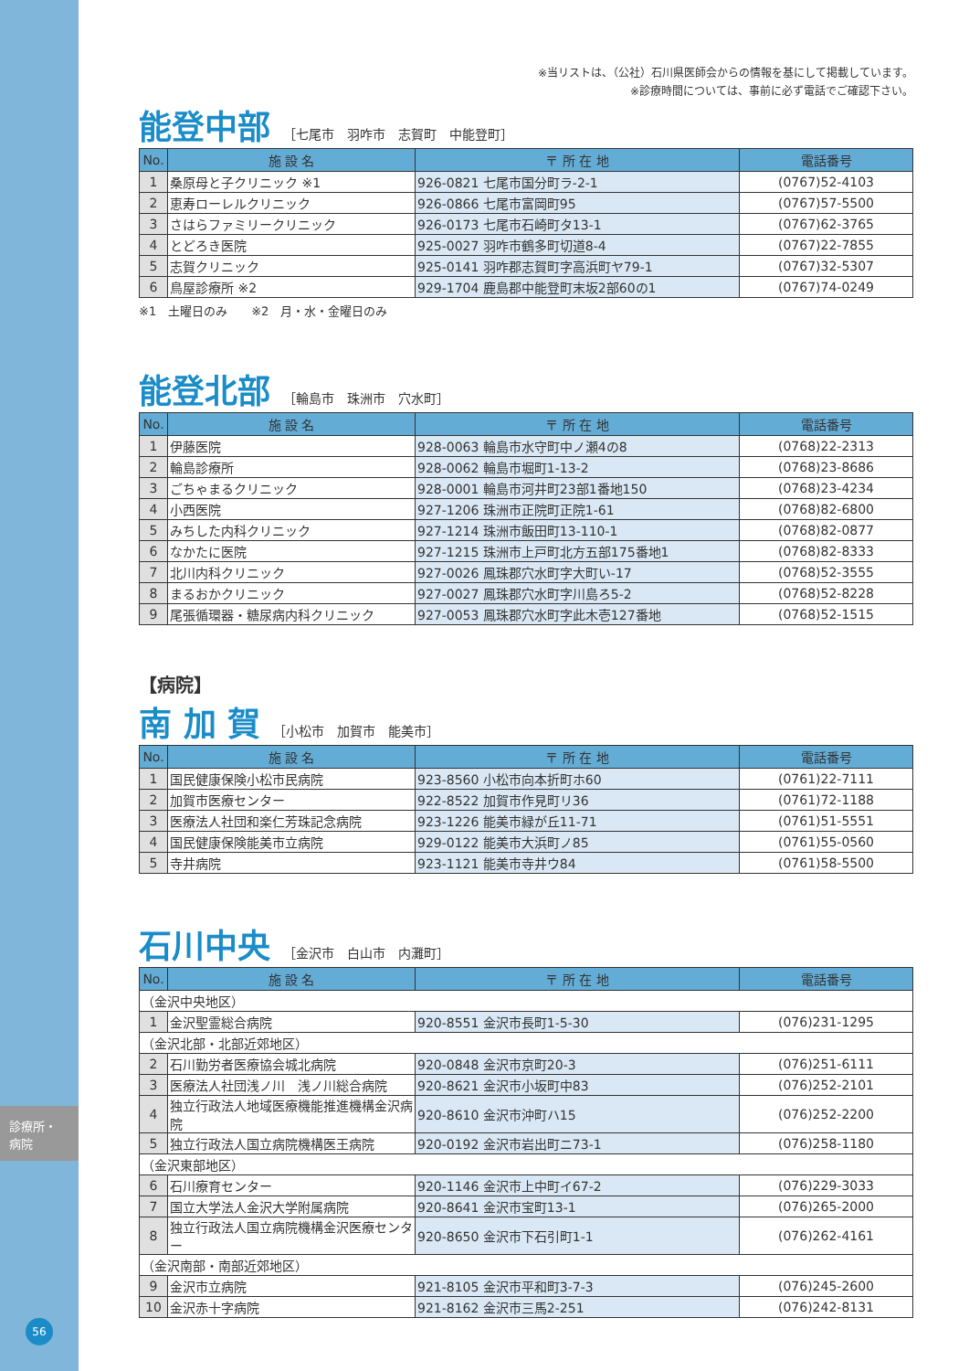診療所・
病院
56
※当リストは、（公社）石川県医師会からの情報を基にして掲載しています。
※診療時間については、事前に必ず電話でご確認下さい。
能登中部
［七尾市　羽咋市　志賀町　中能登町］
| No. | 施 設 名 | 〒 所 在 地 | 電話番号 |
| --- | --- | --- | --- |
| 1 | 桑原母と子クリニック ※1 | 926-0821 七尾市国分町ラ-2-1 | (0767)52-4103 |
| 2 | 恵寿ローレルクリニック | 926-0866 七尾市富岡町95 | (0767)57-5500 |
| 3 | さはらファミリークリニック | 926-0173 七尾市石崎町タ13-1 | (0767)62-3765 |
| 4 | とどろき医院 | 925-0027 羽咋市鶴多町切道8-4 | (0767)22-7855 |
| 5 | 志賀クリニック | 925-0141 羽咋郡志賀町字高浜町ヤ79-1 | (0767)32-5307 |
| 6 | 鳥屋診療所 ※2 | 929-1704 鹿島郡中能登町末坂2部60の1 | (0767)74-0249 |
※1　土曜日のみ　　※2　月・水・金曜日のみ
能登北部
［輪島市　珠洲市　穴水町］
| No. | 施 設 名 | 〒 所 在 地 | 電話番号 |
| --- | --- | --- | --- |
| 1 | 伊藤医院 | 928-0063 輪島市水守町中ノ瀬4の8 | (0768)22-2313 |
| 2 | 輪島診療所 | 928-0062 輪島市堀町1-13-2 | (0768)23-8686 |
| 3 | ごちゃまるクリニック | 928-0001 輪島市河井町23部1番地150 | (0768)23-4234 |
| 4 | 小西医院 | 927-1206 珠洲市正院町正院1-61 | (0768)82-6800 |
| 5 | みちした内科クリニック | 927-1214 珠洲市飯田町13-110-1 | (0768)82-0877 |
| 6 | なかたに医院 | 927-1215 珠洲市上戸町北方五部175番地1 | (0768)82-8333 |
| 7 | 北川内科クリニック | 927-0026 鳳珠郡穴水町字大町い-17 | (0768)52-3555 |
| 8 | まるおかクリニック | 927-0027 鳳珠郡穴水町字川島ろ5-2 | (0768)52-8228 |
| 9 | 尾張循環器・糖尿病内科クリニック | 927-0053 鳳珠郡穴水町字此木壱127番地 | (0768)52-1515 |
【病院】
南 加 賀
［小松市　加賀市　能美市］
| No. | 施 設 名 | 〒 所 在 地 | 電話番号 |
| --- | --- | --- | --- |
| 1 | 国民健康保険小松市民病院 | 923-8560 小松市向本折町ホ60 | (0761)22-7111 |
| 2 | 加賀市医療センター | 922-8522 加賀市作見町リ36 | (0761)72-1188 |
| 3 | 医療法人社団和楽仁芳珠記念病院 | 923-1226 能美市緑が丘11-71 | (0761)51-5551 |
| 4 | 国民健康保険能美市立病院 | 929-0122 能美市大浜町ノ85 | (0761)55-0560 |
| 5 | 寺井病院 | 923-1121 能美市寺井ウ84 | (0761)58-5500 |
石川中央
［金沢市　白山市　内灘町］
| No. | 施 設 名 | 〒 所 在 地 | 電話番号 |
| --- | --- | --- | --- |
| （金沢中央地区） | | | |
| 1 | 金沢聖霊総合病院 | 920-8551 金沢市長町1-5-30 | (076)231-1295 |
| （金沢北部・北部近郊地区） | | | |
| 2 | 石川勤労者医療協会城北病院 | 920-0848 金沢市京町20-3 | (076)251-6111 |
| 3 | 医療法人社団浅ノ川 浅ノ川総合病院 | 920-8621 金沢市小坂町中83 | (076)252-2101 |
| 4 | 独立行政法人地域医療機能推進機構金沢病院 | 920-8610 金沢市沖町ハ15 | (076)252-2200 |
| 5 | 独立行政法人国立病院機構医王病院 | 920-0192 金沢市岩出町ニ73-1 | (076)258-1180 |
| （金沢東部地区） | | | |
| 6 | 石川療育センター | 920-1146 金沢市上中町イ67-2 | (076)229-3033 |
| 7 | 国立大学法人金沢大学附属病院 | 920-8641 金沢市宝町13-1 | (076)265-2000 |
| 8 | 独立行政法人国立病院機構金沢医療センター | 920-8650 金沢市下石引町1-1 | (076)262-4161 |
| （金沢南部・南部近郊地区） | | | |
| 9 | 金沢市立病院 | 921-8105 金沢市平和町3-7-3 | (076)245-2600 |
| 10 | 金沢赤十字病院 | 921-8162 金沢市三馬2-251 | (076)242-8131 |